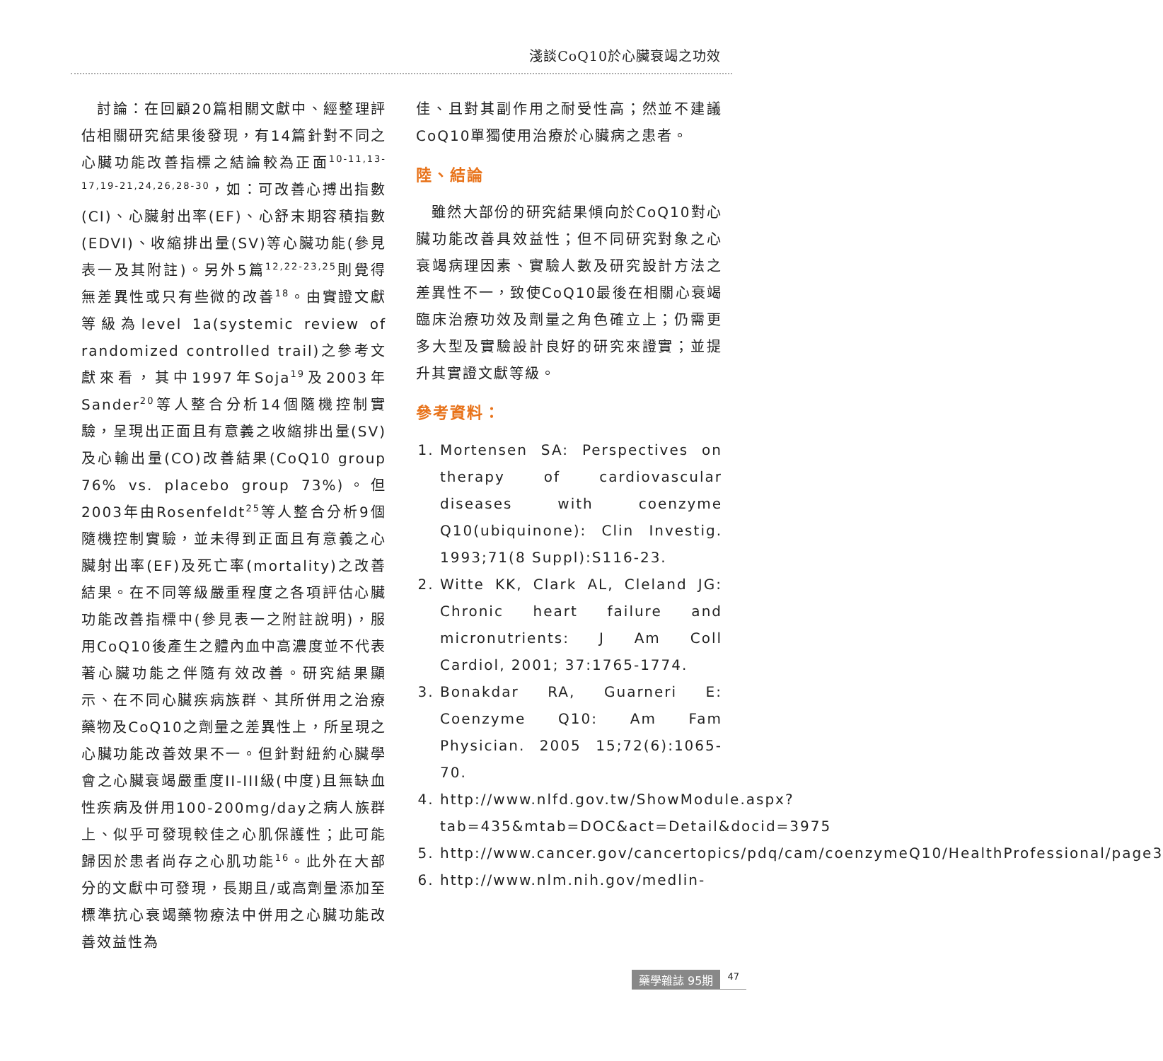淺談CoQ10於心臟衰竭之功效
 討論：在回顧20篇相關文獻中、經整理評估相關研究結果後發現，有14篇針對不同之心臟功能改善指標之結論較為正面<sup>10-11,13-17,19-21,24,26,28-30</sup>，如：可改善心搏出指數(CI)、心臟射出率(EF)、心舒末期容積指數(EDVI)、收縮排出量(SV)等心臟功能(參見表一及其附註)。另外5篇<sup>12,22-23,25</sup>則覺得無差異性或只有些微的改善<sup>18</sup>。由實證文獻等級為level 1a(systemic review of randomized controlled trail)之參考文獻來看，其中1997年Soja<sup>19</sup>及2003年Sander<sup>20</sup>等人整合分析14個隨機控制實驗，呈現出正面且有意義之收縮排出量(SV)及心輸出量(CO)改善結果(CoQ10 group 76% vs. placebo group 73%)。但2003年由Rosenfeldt<sup>25</sup>等人整合分析9個隨機控制實驗，並未得到正面且有意義之心臟射出率(EF)及死亡率(mortality)之改善結果。在不同等級嚴重程度之各項評估心臟功能改善指標中(參見表一之附註說明)，服用CoQ10後產生之體內血中高濃度並不代表著心臟功能之伴隨有效改善。研究結果顯示、在不同心臟疾病族群、其所併用之治療藥物及CoQ10之劑量之差異性上，所呈現之心臟功能改善效果不一。但針對紐約心臟學會之心臟衰竭嚴重度II-III級(中度)且無缺血性疾病及併用100-200mg/day之病人族群上、似乎可發現較佳之心肌保護性；此可能歸因於患者尚存之心肌功能<sup>16</sup>。此外在大部分的文獻中可發現，長期且/或高劑量添加至標準抗心衰竭藥物療法中併用之心臟功能改善效益性為
佳、且對其副作用之耐受性高；然並不建議CoQ10單獨使用治療於心臟病之患者。
陸、結論
 雖然大部份的研究結果傾向於CoQ10對心臟功能改善具效益性；但不同研究對象之心衰竭病理因素、實驗人數及研究設計方法之差異性不一，致使CoQ10最後在相關心衰竭臨床治療功效及劑量之角色確立上；仍需更多大型及實驗設計良好的研究來證實；並提升其實證文獻等級。
參考資料：
1. Mortensen SA: Perspectives on therapy of cardiovascular diseases with coenzyme Q10(ubiquinone): Clin Investig. 1993;71(8 Suppl):S116-23.
2. Witte KK, Clark AL, Cleland JG: Chronic heart failure and micronutrients: J Am Coll Cardiol, 2001; 37:1765-1774.
3. Bonakdar RA, Guarneri E: Coenzyme Q10: Am Fam Physician. 2005 15;72(6):1065-70.
4. http://www.nlfd.gov.tw/ShowModule.aspx?tab=435&mtab=DOC&act=Detail&docid=3975
5. http://www.cancer.gov/cancertopics/pdq/cam/coenzymeQ10/HealthProfessional/page3
6. http://www.nlm.nih.gov/medlin-
藥學雜誌 95期 47